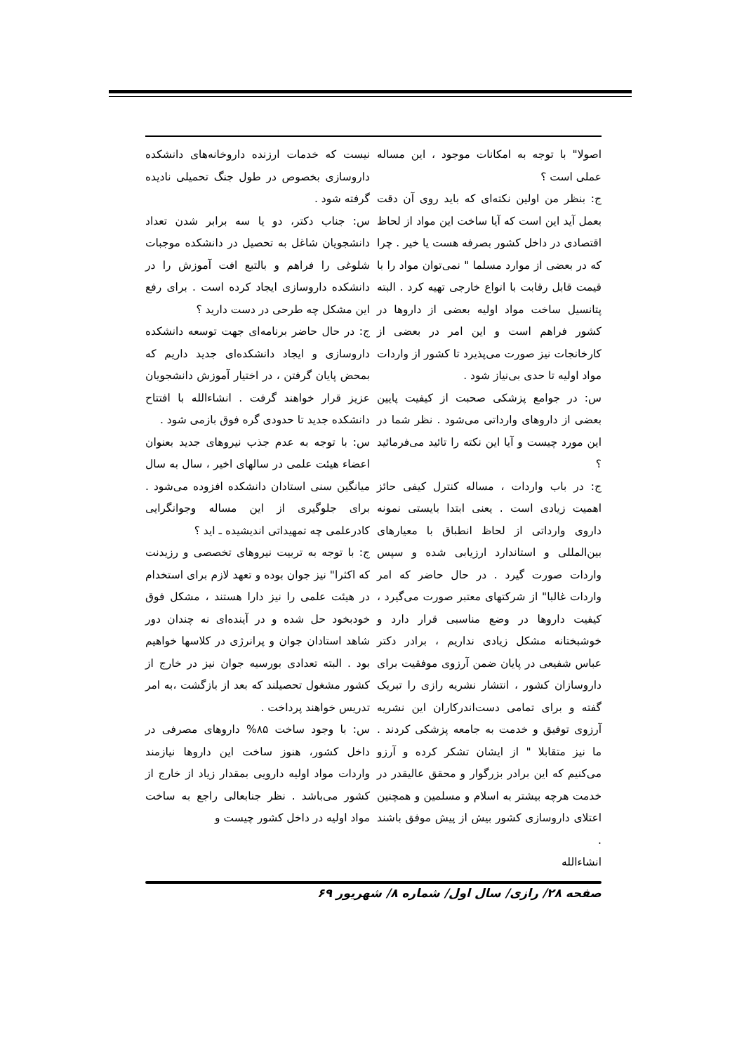نیست که خدمات ارزنده داروخانه‌های دانشکده داروسازی بخصوص در طول جنگ تحمیلی نادیده گرفته شود .
س: جناب دکتر، دو یا سه برابر شدن تعداد دانشجویان شاغل به تحصیل در دانشکده موجبات شلوغی را فراهم و بالتبع افت آموزش را در دانشکده داروسازی ایجاد کرده است . برای رفع این مشکل چه طرحی در دست دارید ؟
ج: در حال حاضر برنامه‌ای جهت توسعه دانشکده داروسازی و ایجاد دانشکده‌ای جدید داریم که بمحض پایان گرفتن ، در اختیار آموزش دانشجویان عزیز قرار خواهند گرفت . انشاءالله با افتتاح دانشکده جدید تا حدودی گره فوق بازمی شود .
س: با توجه به عدم جذب نیروهای جدید بعنوان اعضاء هیئت علمی در سالهای اخیر ، سال به سال میانگین سنی استادان دانشکده افزوده می‌شود . برای جلوگیری از این مساله وجوانگرایی کادرعلمی چه تمهیداتی اندیشیده ـ اید ؟
ج: با توجه به تربیت نیروهای تخصصی و رزیدنت که اکثرا" نیز جوان بوده و تعهد لازم برای استخدام در هیئت علمی را نیز دارا هستند ، مشکل فوق خودبخود حل شده و در آینده‌ای نه چندان دور شاهد استادان جوان و پرانرژی در کلاسها خواهیم بود . البته تعدادی بورسیه جوان نیز در خارج از کشور مشغول تحصیلند که بعد از بازگشت ،به امر تدریس خواهند پرداخت .
س: با وجود ساخت ۸۵% داروهای مصرفی در داخل کشور، هنوز ساخت این داروها نیازمند واردات مواد اولیه دارویی بمقدار زیاد از خارج از کشور می‌باشد . نظر جنابعالی راجع به ساخت مواد اولیه در داخل کشور چیست و
اصولا" با توجه به امکانات موجود ، این مساله عملی است ؟
ج: بنظر من اولین نکته‌ای که باید روی آن دقت بعمل آید این است که آیا ساخت این مواد از لحاظ اقتصادی در داخل کشور بصرفه هست یا خیر . چرا که در بعضی از موارد مسلما " نمی‌توان مواد را با قیمت قابل رقابت با انواع خارجی تهیه کرد . البته پتانسیل ساخت مواد اولیه بعضی از داروها در کشور فراهم است و این امر در بعضی از کارخانجات نیز صورت می‌پذیرد تا کشور از واردات مواد اولیه تا حدی بی‌نیاز شود .
س: در جوامع پزشکی صحبت از کیفیت پایین بعضی از داروهای وارداتی می‌شود . نظر شما در این مورد چیست و آیا این نکته را تائید می‌فرمائید ؟
ج: در باب واردات ، مساله کنترل کیفی حائز اهمیت زیادی است . یعنی ابتدا بایستی نمونه داروی وارداتی از لحاظ انطباق با معیارهای بین‌المللی و استاندارد ارزیابی شده و سپس واردات صورت گیرد . در حال حاضر که امر واردات غالبا" از شرکتهای معتبر صورت می‌گیرد ، کیفیت داروها در وضع مناسبی قرار دارد و خوشبختانه مشکل زیادی نداریم ، برادر دکتر عباس شفیعی در پایان ضمن آرزوی موفقیت برای داروسازان کشور ، انتشار نشریه رازی را تبریک گفته و برای تمامی دست‌اندر‌کاران این نشریه آرزوی توفیق و خدمت به جامعه پزشکی کردند . ما نیز متقابلا " از ایشان تشکر کرده و آرزو می‌کنیم که این برادر بزرگوار و محقق عالیقدر در خدمت هرچه بیشتر به اسلام و مسلمین و همچنین اعتلای داروسازی کشور بیش از پیش موفق باشند .
انشاءالله
صفحه ۲۸/ رازی/ سال اول/ شماره ۸/ شهریور ۶۹